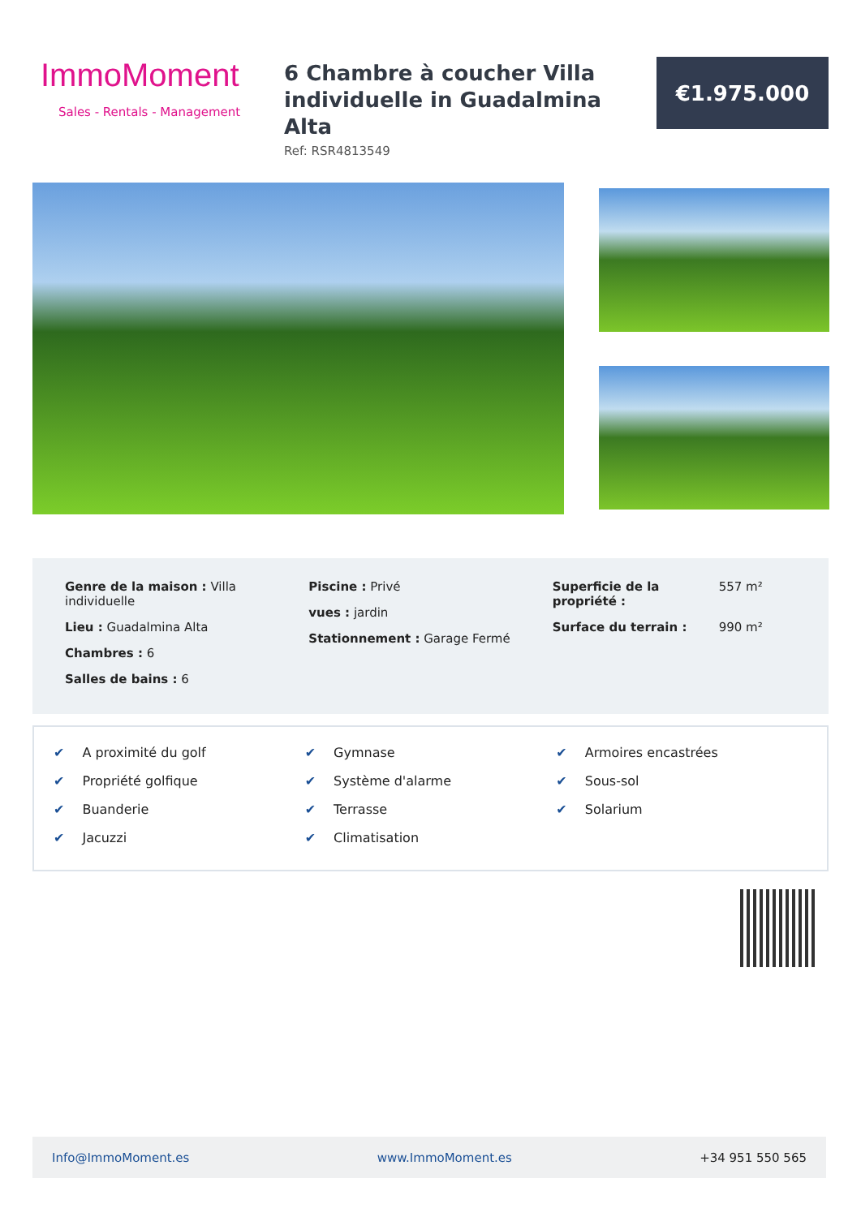ImmoMoment
Sales - Rentals - Management
6 Chambre à coucher Villa individuelle in Guadalmina Alta
Ref: RSR4813549
€1.975.000
Genre de la maison : Villa individuelle
Lieu : Guadalmina Alta
Chambres : 6
Salles de bains : 6
Piscine : Privé
vues : jardin
Stationnement : Garage Fermé
Superficie de la propriété : 557 m²
Surface du terrain : 990 m²
✔ A proximité du golf
✔ Gymnase
✔ Armoires encastrées
✔ Propriété golfique
✔ Système d'alarme
✔ Sous-sol
✔ Buanderie
✔ Terrasse
✔ Solarium
✔ Jacuzzi
✔ Climatisation
Info@ImmoMoment.es www.ImmoMoment.es +34 951 550 565